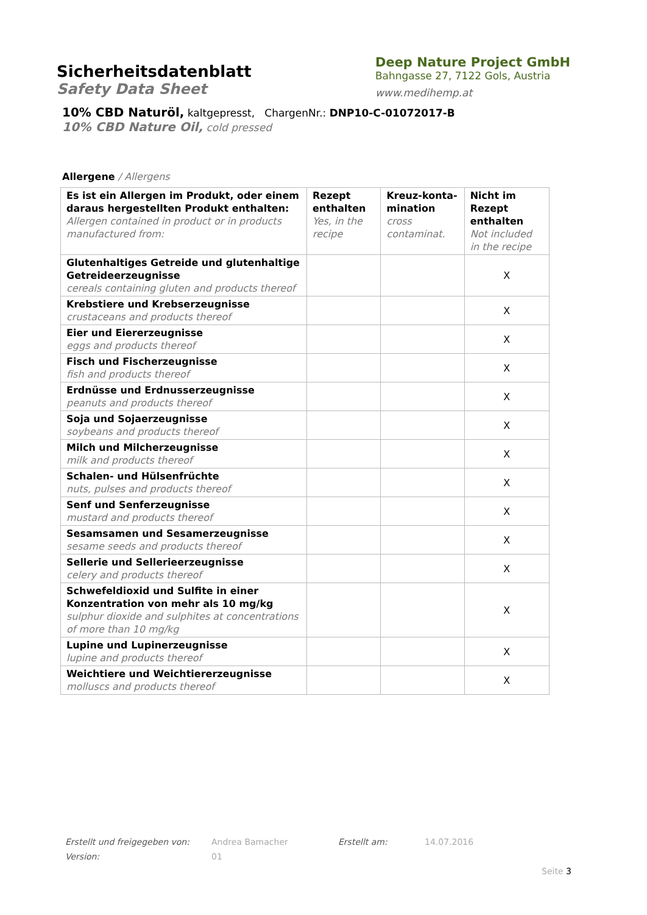Sicherheitsdatenblatt
Safety Data Sheet
Deep Nature Project GmbH
Bahngasse 27, 7122 Gols, Austria
www.medihemp.at
10% CBD Naturöl, kaltgepresst, ChargenNr.: DNP10-C-01072017-B
10% CBD Nature Oil, cold pressed
Allergene / Allergens
| Es ist ein Allergen im Produkt, oder einem daraus hergestellten Produkt enthalten: Allergen contained in product or in products manufactured from: | Rezept enthalten Yes, in the recipe | Kreuz-konta-mination cross contaminat. | Nicht im Rezept enthalten Not included in the recipe |
| --- | --- | --- | --- |
| Glutenhaltiges Getreide und glutenhaltige Getreideerzeugnisse cereals containing gluten and products thereof | | | X |
| Krebstiere und Krebserzeugnisse crustaceans and products thereof | | | X |
| Eier und Eiererzeugnisse eggs and products thereof | | | X |
| Fisch und Fischerzeugnisse fish and products thereof | | | X |
| Erdnüsse und Erdnusserzeugnisse peanuts and products thereof | | | X |
| Soja und Sojaerzeugnisse soybeans and products thereof | | | X |
| Milch und Milcherzeugnisse milk and products thereof | | | X |
| Schalen- und Hülsenfrüchte nuts, pulses and products thereof | | | X |
| Senf und Senferzeugnisse mustard and products thereof | | | X |
| Sesamsamen und Sesamerzeugnisse sesame seeds and products thereof | | | X |
| Sellerie und Sellerieerzeugnisse celery and products thereof | | | X |
| Schwefeldioxid und Sulfite in einer Konzentration von mehr als 10 mg/kg sulphur dioxide and sulphites at concentrations of more than 10 mg/kg | | | X |
| Lupine und Lupinerzeugnisse lupine and products thereof | | | X |
| Weichtiere und Weichtiererzeugnisse molluscs and products thereof | | | X |
Erstellt und freigegeben von: Andrea Bamacher Erstellt am: 14.07.2016 Version: 01
Seite 3